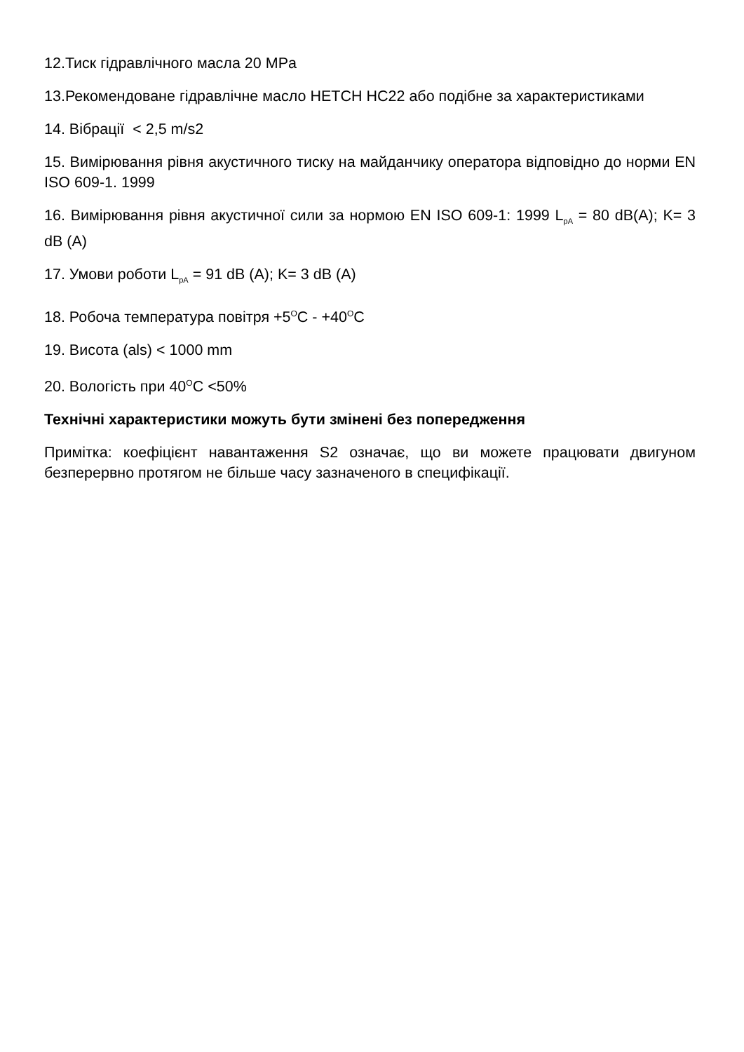12.Тиск гідравлічного масла 20 MPa
13.Рекомендоване гідравлічне масло HETCH HC22 або подібне за характеристиками
14. Вібрації < 2,5 m/s2
15. Вимірювання рівня акустичного тиску на майданчику оператора відповідно до норми EN ISO 609-1. 1999
16. Вимірювання рівня акустичної сили за нормою EN ISO 609-1: 1999 L<sub>pA</sub> = 80 dB(A); K= 3 dB (A)
17. Умови роботи L<sub>pA</sub> = 91 dB (A); K= 3 dB (A)
18. Робоча температура повітря +5<sup>O</sup>C - +40<sup>O</sup>C
19. Висота (als) < 1000 mm
20. Вологість при 40<sup>O</sup>C <50%
Технічні характеристики можуть бути змінені без попередження
Примітка: коефіцієнт навантаження S2 означає, що ви можете працювати двигуном безперервно протягом не більше часу зазначеного в специфікації.